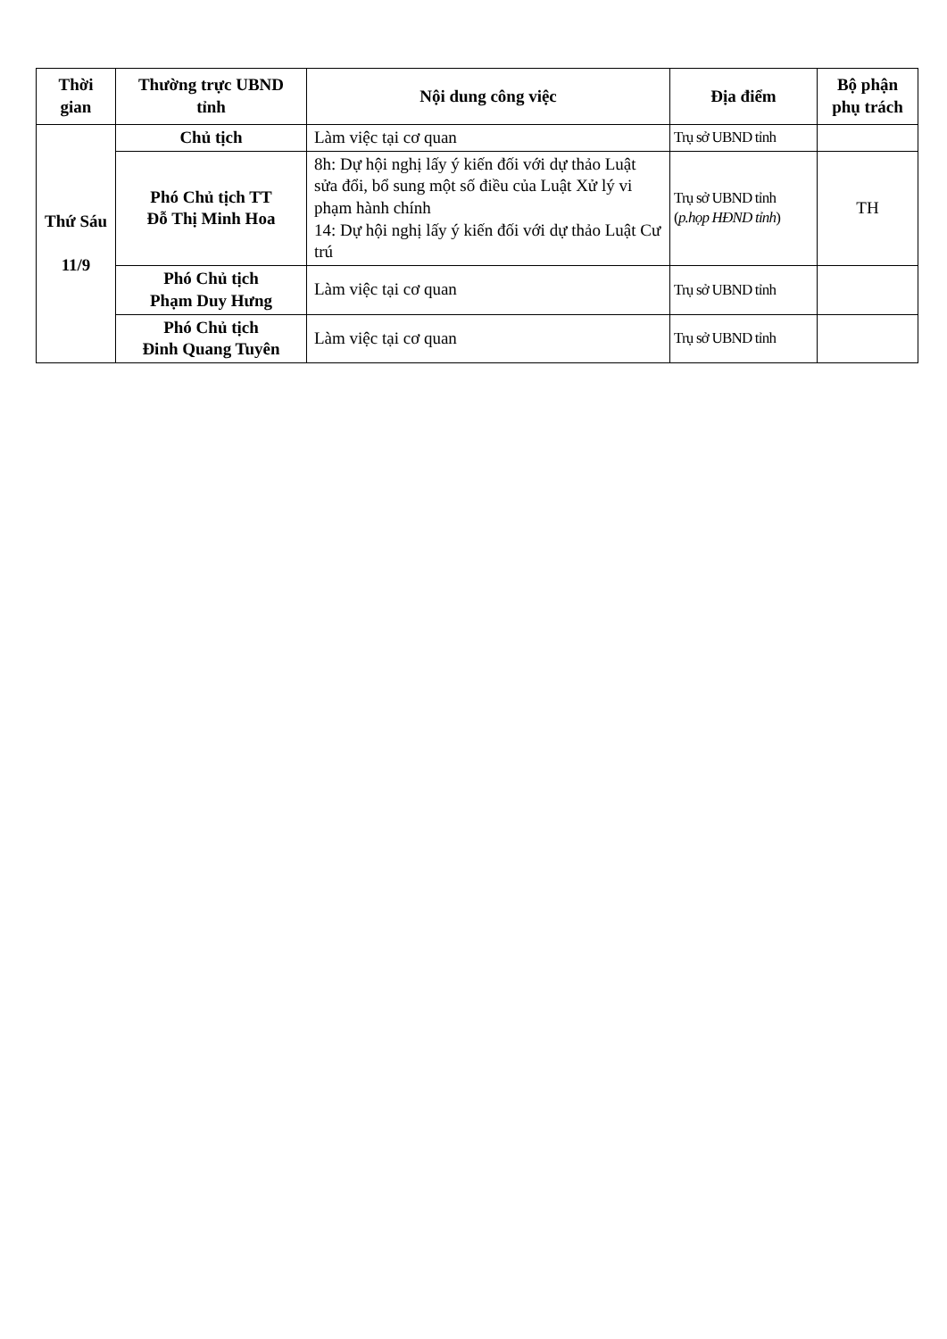| Thời gian | Thường trực UBND tỉnh | Nội dung công việc | Địa điểm | Bộ phận phụ trách |
| --- | --- | --- | --- | --- |
| Thứ Sáu 11/9 | Chủ tịch | Làm việc tại cơ quan | Trụ sở UBND tỉnh | |
| | Phó Chủ tịch TT Đỗ Thị Minh Hoa | 8h: Dự hội nghị lấy ý kiến đối với dự thảo Luật sửa đổi, bổ sung một số điều của Luật Xử lý vi phạm hành chính 14: Dự hội nghị lấy ý kiến đối với dự thảo Luật Cư trú | Trụ sở UBND tỉnh ( p.họp HĐND tỉnh ) | TH |
| | Phó Chủ tịch Phạm Duy Hưng | Làm việc tại cơ quan | Trụ sở UBND tỉnh | |
| | Phó Chủ tịch Đinh Quang Tuyên | Làm việc tại cơ quan | Trụ sở UBND tỉnh | |